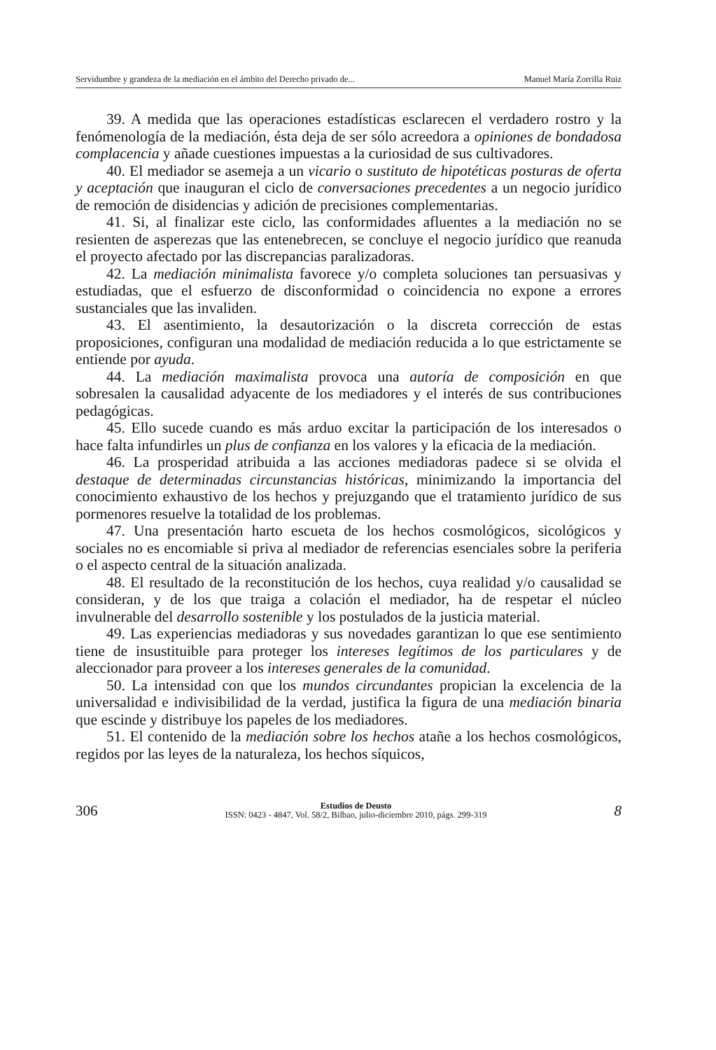Servidumbre y grandeza de la mediación en el ámbito del Derecho privado de... Manuel María Zorrilla Ruiz
39. A medida que las operaciones estadísticas esclarecen el verdadero rostro y la fenómenología de la mediación, ésta deja de ser sólo acreedora a opiniones de bondadosa complacencia y añade cuestiones impuestas a la curiosidad de sus cultivadores.
40. El mediador se asemeja a un vicario o sustituto de hipotéticas posturas de oferta y aceptación que inauguran el ciclo de conversaciones precedentes a un negocio jurídico de remoción de disidencias y adición de precisiones complementarias.
41. Si, al finalizar este ciclo, las conformidades afluentes a la mediación no se resienten de asperezas que las entenebrecen, se concluye el negocio jurídico que reanuda el proyecto afectado por las discrepancias paralizadoras.
42. La mediación minimalista favorece y/o completa soluciones tan persuasivas y estudiadas, que el esfuerzo de disconformidad o coincidencia no expone a errores sustanciales que las invaliden.
43. El asentimiento, la desautorización o la discreta corrección de estas proposiciones, configuran una modalidad de mediación reducida a lo que estrictamente se entiende por ayuda.
44. La mediación maximalista provoca una autoría de composición en que sobresalen la causalidad adyacente de los mediadores y el interés de sus contribuciones pedagógicas.
45. Ello sucede cuando es más arduo excitar la participación de los interesados o hace falta infundirles un plus de confianza en los valores y la eficacia de la mediación.
46. La prosperidad atribuida a las acciones mediadoras padece si se olvida el destaque de determinadas circunstancias históricas, minimizando la importancia del conocimiento exhaustivo de los hechos y prejuzgando que el tratamiento jurídico de sus pormenores resuelve la totalidad de los problemas.
47. Una presentación harto escueta de los hechos cosmológicos, sicológicos y sociales no es encomiable si priva al mediador de referencias esenciales sobre la periferia o el aspecto central de la situación analizada.
48. El resultado de la reconstitución de los hechos, cuya realidad y/o causalidad se consideran, y de los que traiga a colación el mediador, ha de respetar el núcleo invulnerable del desarrollo sostenible y los postulados de la justicia material.
49. Las experiencias mediadoras y sus novedades garantizan lo que ese sentimiento tiene de insustituible para proteger los intereses legítimos de los particulares y de aleccionador para proveer a los intereses generales de la comunidad.
50. La intensidad con que los mundos circundantes propician la excelencia de la universalidad e indivisibilidad de la verdad, justifica la figura de una mediación binaria que escinde y distribuye los papeles de los mediadores.
51. El contenido de la mediación sobre los hechos atañe a los hechos cosmológicos, regidos por las leyes de la naturaleza, los hechos síquicos,
306
Estudios de Deusto
ISSN: 0423 - 4847, Vol. 58/2, Bilbao, julio-diciembre 2010, págs. 299-319
8